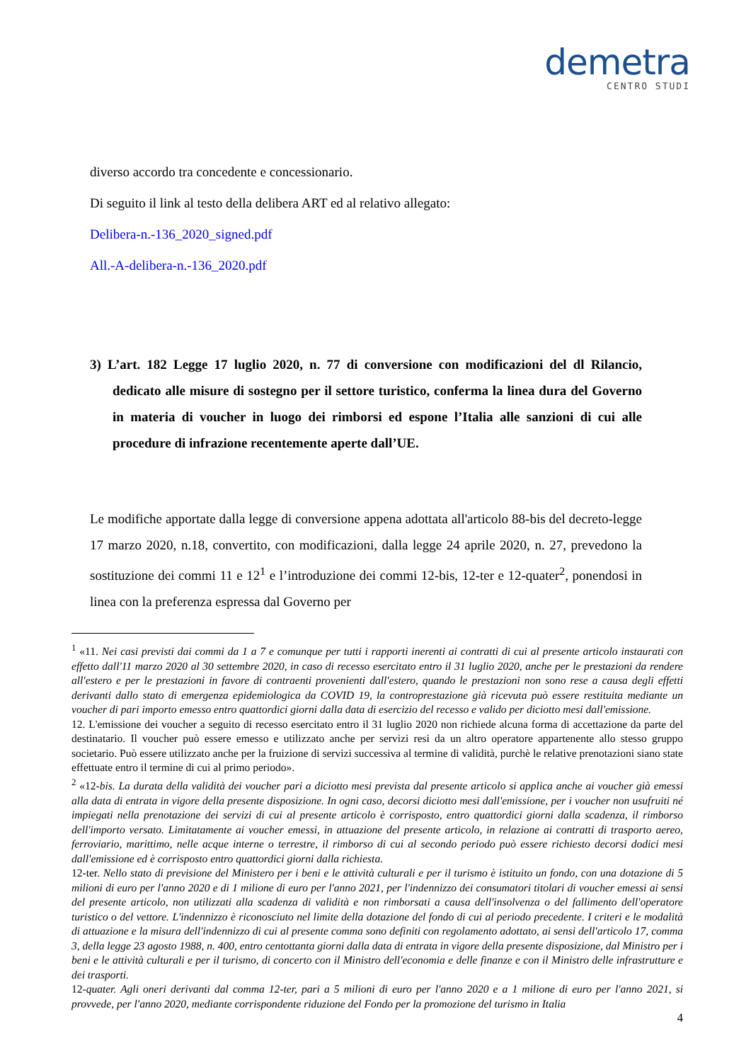demetra
CENTRO STUDI
diverso accordo tra concedente e concessionario.
Di seguito il link al testo della delibera ART ed al relativo allegato:
Delibera-n.-136_2020_signed.pdf
All.-A-delibera-n.-136_2020.pdf
3) L’art. 182 Legge 17 luglio 2020, n. 77 di conversione con modificazioni del dl Rilancio, dedicato alle misure di sostegno per il settore turistico, conferma la linea dura del Governo in materia di voucher in luogo dei rimborsi ed espone l’Italia alle sanzioni di cui alle procedure di infrazione recentemente aperte dall’UE.
Le modifiche apportate dalla legge di conversione appena adottata all'articolo 88-bis del decreto-legge 17 marzo 2020, n.18, convertito, con modificazioni, dalla legge 24 aprile 2020, n. 27, prevedono la sostituzione dei commi 11 e 12<sup>1</sup> e l’introduzione dei commi 12-bis, 12-ter e 12-quater<sup>2</sup>, ponendosi in linea con la preferenza espressa dal Governo per
<sup>1</sup> «11. Nei casi previsti dai commi da 1 a 7 e comunque per tutti i rapporti inerenti ai contratti di cui al presente articolo instaurati con effetto dall'11 marzo 2020 al 30 settembre 2020, in caso di recesso esercitato entro il 31 luglio 2020, anche per le prestazioni da rendere all'estero e per le prestazioni in favore di contraenti provenienti dall'estero, quando le prestazioni non sono rese a causa degli effetti derivanti dallo stato di emergenza epidemiologica da COVID 19, la controprestazione già ricevuta può essere restituita mediante un voucher di pari importo emesso entro quattordici giorni dalla data di esercizio del recesso e valido per diciotto mesi dall'emissione.
12. L'emissione dei voucher a seguito di recesso esercitato entro il 31 luglio 2020 non richiede alcuna forma di accettazione da parte del destinatario. Il voucher può essere emesso e utilizzato anche per servizi resi da un altro operatore appartenente allo stesso gruppo societario. Può essere utilizzato anche per la fruizione di servizi successiva al termine di validità, purchè le relative prenotazioni siano state effettuate entro il termine di cui al primo periodo».
<sup>2</sup> «12-bis. La durata della validità dei voucher pari a diciotto mesi prevista dal presente articolo si applica anche ai voucher già emessi alla data di entrata in vigore della presente disposizione. In ogni caso, decorsi diciotto mesi dall'emissione, per i voucher non usufruiti né impiegati nella prenotazione dei servizi di cui al presente articolo è corrisposto, entro quattordici giorni dalla scadenza, il rimborso dell'importo versato. Limitatamente ai voucher emessi, in attuazione del presente articolo, in relazione ai contratti di trasporto aereo, ferroviario, marittimo, nelle acque interne o terrestre, il rimborso di cui al secondo periodo può essere richiesto decorsi dodici mesi dall'emissione ed è corrisposto entro quattordici giorni dalla richiesta.
12-ter. Nello stato di previsione del Ministero per i beni e le attività culturali e per il turismo è istituito un fondo, con una dotazione di 5 milioni di euro per l'anno 2020 e di 1 milione di euro per l'anno 2021, per l'indennizzo dei consumatori titolari di voucher emessi ai sensi del presente articolo, non utilizzati alla scadenza di validità e non rimborsati a causa dell'insolvenza o del fallimento dell'operatore turistico o del vettore. L'indennizzo è riconosciuto nel limite della dotazione del fondo di cui al periodo precedente. I criteri e le modalità di attuazione e la misura dell'indennizzo di cui al presente comma sono definiti con regolamento adottato, ai sensi dell'articolo 17, comma 3, della legge 23 agosto 1988, n. 400, entro centottanta giorni dalla data di entrata in vigore della presente disposizione, dal Ministro per i beni e le attività culturali e per il turismo, di concerto con il Ministro dell'economia e delle finanze e con il Ministro delle infrastrutture e dei trasporti.
12-quater. Agli oneri derivanti dal comma 12-ter, pari a 5 milioni di euro per l'anno 2020 e a 1 milione di euro per l'anno 2021, si provvede, per l'anno 2020, mediante corrispondente riduzione del Fondo per la promozione del turismo in Italia
4